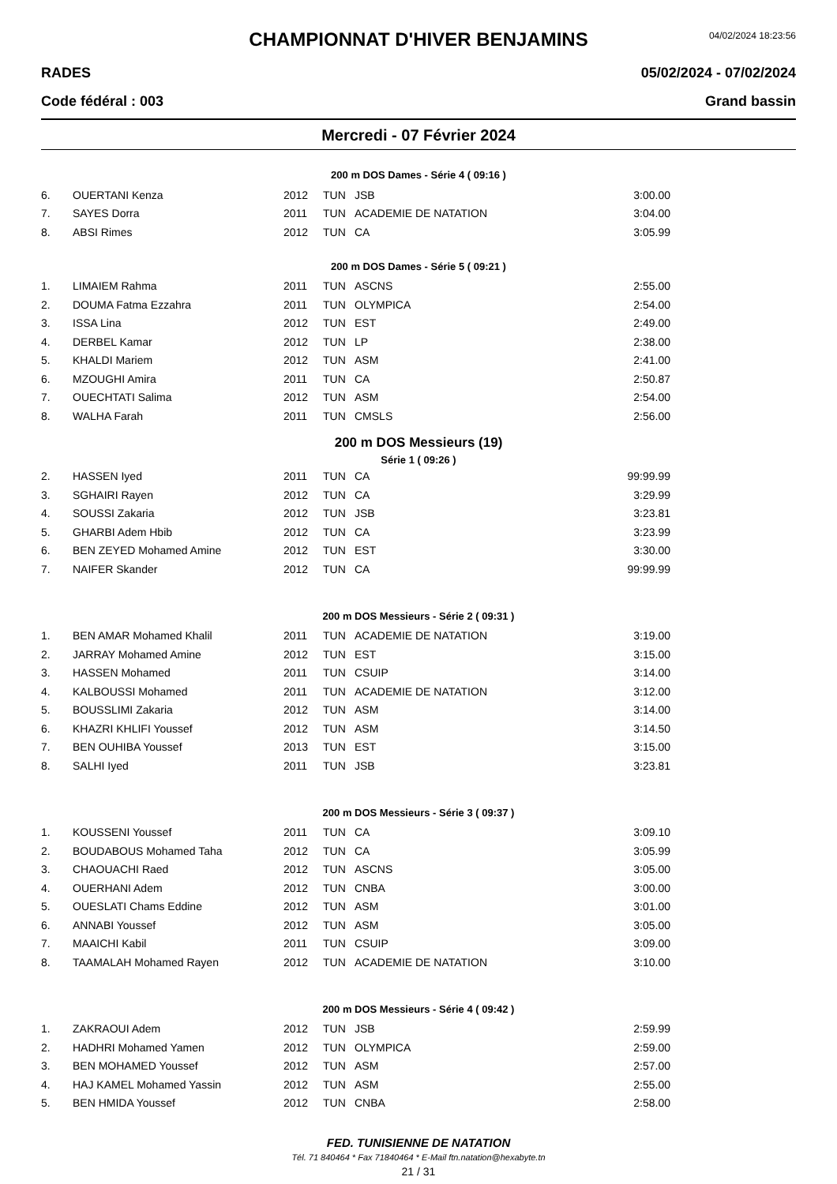04/02/2024 18:23:56
CHAMPIONNAT D'HIVER BENJAMINS
RADES 05/02/2024 - 07/02/2024
Code fédéral : 003 Grand bassin
Mercredi - 07 Février 2024
200 m DOS Dames - Série 4 ( 09:16 )
| 6. | OUERTANI Kenza | 2012 | TUN | JSB | 3:00.00 |
| 7. | SAYES Dorra | 2011 | TUN | ACADEMIE DE NATATION | 3:04.00 |
| 8. | ABSI Rimes | 2012 | TUN | CA | 3:05.99 |
200 m DOS Dames - Série 5 ( 09:21 )
| 1. | LIMAIEM Rahma | 2011 | TUN | ASCNS | 2:55.00 |
| 2. | DOUMA Fatma Ezzahra | 2011 | TUN | OLYMPICA | 2:54.00 |
| 3. | ISSA Lina | 2012 | TUN | EST | 2:49.00 |
| 4. | DERBEL Kamar | 2012 | TUN | LP | 2:38.00 |
| 5. | KHALDI Mariem | 2012 | TUN | ASM | 2:41.00 |
| 6. | MZOUGHI Amira | 2011 | TUN | CA | 2:50.87 |
| 7. | OUECHTATI Salima | 2012 | TUN | ASM | 2:54.00 |
| 8. | WALHA Farah | 2011 | TUN | CMSLS | 2:56.00 |
200 m DOS Messieurs (19)
Série 1 ( 09:26 )
| 2. | HASSEN Iyed | 2011 | TUN | CA | 99:99.99 |
| 3. | SGHAIRI Rayen | 2012 | TUN | CA | 3:29.99 |
| 4. | SOUSSI Zakaria | 2012 | TUN | JSB | 3:23.81 |
| 5. | GHARBI Adem Hbib | 2012 | TUN | CA | 3:23.99 |
| 6. | BEN ZEYED Mohamed Amine | 2012 | TUN | EST | 3:30.00 |
| 7. | NAIFER Skander | 2012 | TUN | CA | 99:99.99 |
200 m DOS Messieurs - Série 2 ( 09:31 )
| 1. | BEN AMAR Mohamed Khalil | 2011 | TUN | ACADEMIE DE NATATION | 3:19.00 |
| 2. | JARRAY Mohamed Amine | 2012 | TUN | EST | 3:15.00 |
| 3. | HASSEN Mohamed | 2011 | TUN | CSUIP | 3:14.00 |
| 4. | KALBOUSSI Mohamed | 2011 | TUN | ACADEMIE DE NATATION | 3:12.00 |
| 5. | BOUSSLIMI Zakaria | 2012 | TUN | ASM | 3:14.00 |
| 6. | KHAZRI KHLIFI Youssef | 2012 | TUN | ASM | 3:14.50 |
| 7. | BEN OUHIBA Youssef | 2013 | TUN | EST | 3:15.00 |
| 8. | SALHI Iyed | 2011 | TUN | JSB | 3:23.81 |
200 m DOS Messieurs - Série 3 ( 09:37 )
| 1. | KOUSSENI Youssef | 2011 | TUN | CA | 3:09.10 |
| 2. | BOUDABOUS Mohamed Taha | 2012 | TUN | CA | 3:05.99 |
| 3. | CHAOUACHI Raed | 2012 | TUN | ASCNS | 3:05.00 |
| 4. | OUERHANI Adem | 2012 | TUN | CNBA | 3:00.00 |
| 5. | OUESLATI Chams Eddine | 2012 | TUN | ASM | 3:01.00 |
| 6. | ANNABI Youssef | 2012 | TUN | ASM | 3:05.00 |
| 7. | MAAICHI Kabil | 2011 | TUN | CSUIP | 3:09.00 |
| 8. | TAAMALAH Mohamed Rayen | 2012 | TUN | ACADEMIE DE NATATION | 3:10.00 |
200 m DOS Messieurs - Série 4 ( 09:42 )
| 1. | ZAKRAOUI Adem | 2012 | TUN | JSB | 2:59.99 |
| 2. | HADHRI Mohamed Yamen | 2012 | TUN | OLYMPICA | 2:59.00 |
| 3. | BEN MOHAMED Youssef | 2012 | TUN | ASM | 2:57.00 |
| 4. | HAJ KAMEL Mohamed Yassin | 2012 | TUN | ASM | 2:55.00 |
| 5. | BEN HMIDA Youssef | 2012 | TUN | CNBA | 2:58.00 |
FED. TUNISIENNE DE NATATION
Tél. 71 840464 * Fax 71840464 * E-Mail ftn.natation@hexabyte.tn
21 / 31